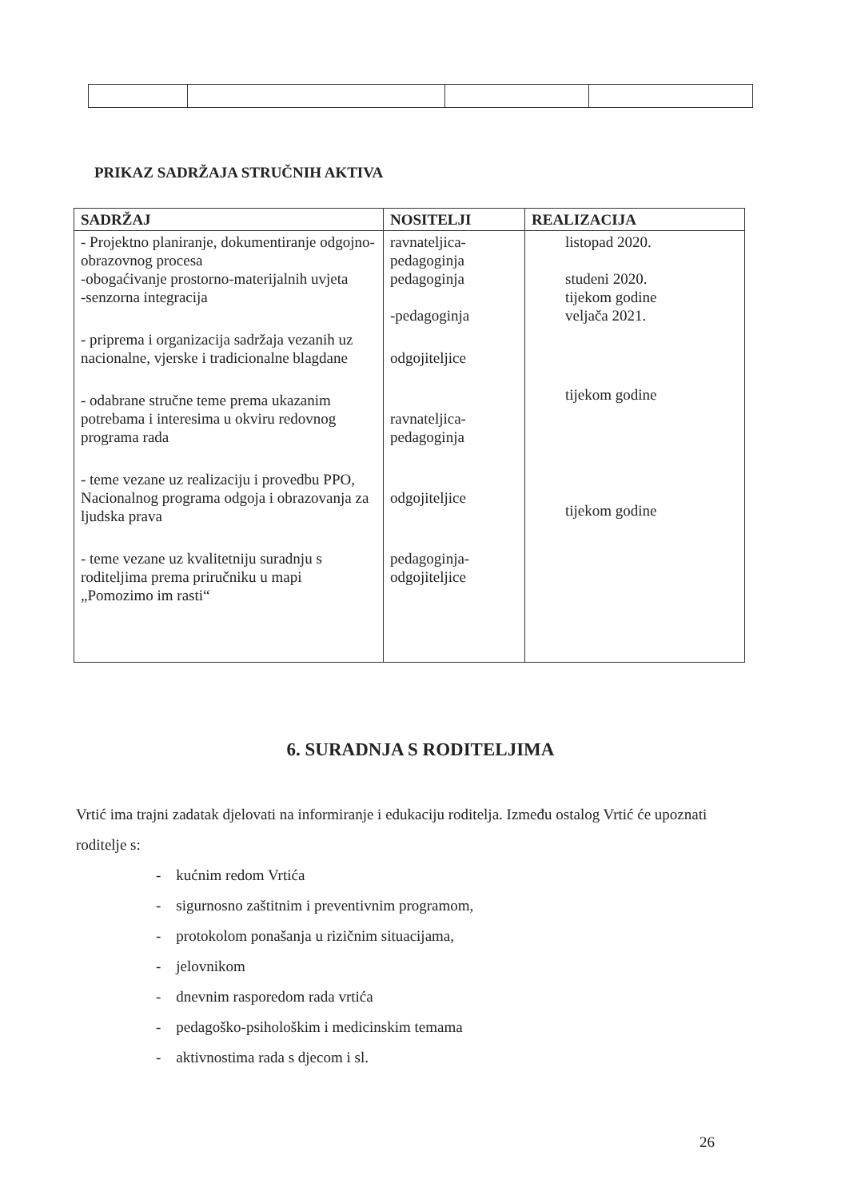PRIKAZ SADRŽAJA STRUČNIH AKTIVA
| SADRŽAJ | NOSITELJI | REALIZACIJA |
| --- | --- | --- |
| - Projektno planiranje, dokumentiranje odgojno-obrazovnog procesa -obogaćivanje prostorno-materijalnih uvjeta -senzorna integracija - priprema i organizacija sadržaja vezanih uz nacionalne, vjerske i tradicionalne blagdane - odabrane stručne teme prema ukazanim potrebama i interesima u okviru redovnog programa rada - teme vezane uz realizaciju i provedbu PPO, Nacionalnog programa odgoja i obrazovanja za ljudska prava - teme vezane uz kvalitetniju suradnju s roditeljima prema priručniku u mapi „Pomozimo im rasti“ | ravnateljica-pedagoginja pedagoginja -pedagoginja odgojiteljice ravnateljica-pedagoginja odgojiteljice pedagoginja-odgojiteljice | listopad 2020. studeni 2020. tijekom godine veljača 2021. tijekom godine tijekom godine |
6. SURADNJA S RODITELJIMA
Vrtić ima trajni zadatak djelovati na informiranje i edukaciju roditelja. Između ostalog Vrtić će upoznati roditelje s:
- kućnim redom Vrtića
- sigurnosno zaštitnim i preventivnim programom,
- protokolom ponašanja u rizičnim situacijama,
- jelovnikom
- dnevnim rasporedom rada vrtića
- pedagoško-psihološkim i medicinskim temama
- aktivnostima rada s djecom i sl.
26